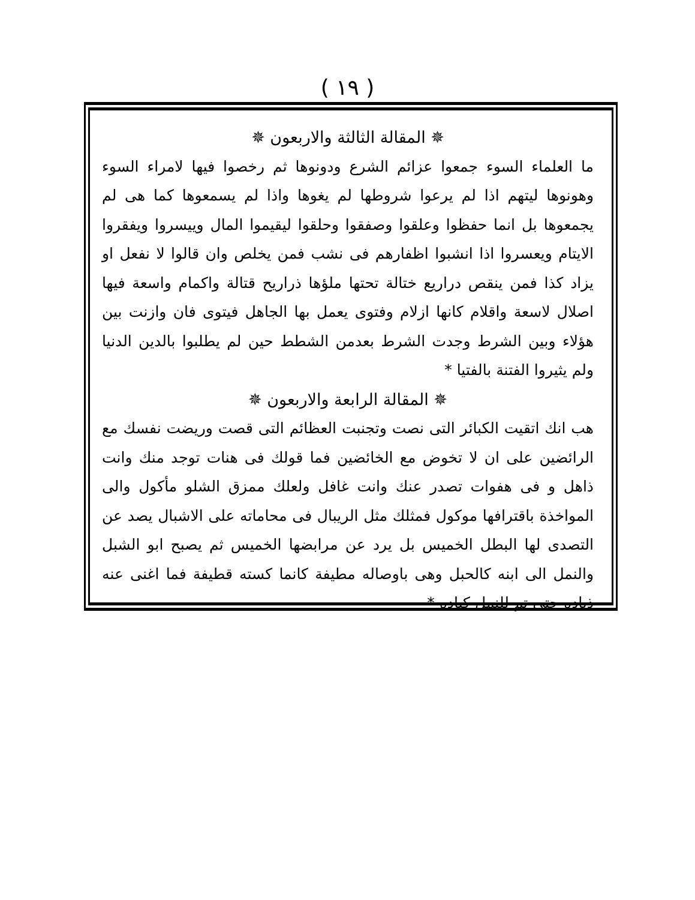( ١٩ )
✵ المقالة الثالثة والاربعون ✵
ما العلماء السوء جمعوا عزائم الشرع ودونوها ثم رخصوا فيها لامراء السوء وهونوها ليتهم اذا لم يرعوا شروطها لم يغوها واذا لم يسمعوها كما هى لم يجمعوها بل انما حفظوا وعلقوا وصفقوا وحلقوا ليقيموا المال وييسروا ويفقروا الايتام ويعسروا اذا انشبوا اظفارهم فى نشب فمن يخلص وان قالوا لا نفعل او يزاد كذا فمن ينقص دراريع ختالة تحتها ملؤها ذراريح قتالة واكمام واسعة فيها اصلال لاسعة واقلام كانها ازلام وفتوى يعمل بها الجاهل فيتوى فان وازنت بين هؤلاء وبين الشرط وجدت الشرط بعدمن الشطط حين لم يطلبوا بالدين الدنيا ولم يثيروا الفتنة بالفتيا *
✵ المقالة الرابعة والاربعون ✵
هب انك اتقيت الكبائر التى نصت وتجنبت العظائم التى قصت وريضت نفسك مع الرائضين على ان لا تخوض مع الخائضين فما قولك فى هنات توجد منك وانت ذاهل و فى هفوات تصدر عنك وانت غافل ولعلك ممزق الشلو مأكول والى المواخذة باقترافها موكول فمثلك مثل الريبال فى محاماته على الاشبال يصد عن التصدى لها البطل الخميس بل يرد عن مرابضها الخميس ثم يصبح ابو الشبل والنمل الى ابنه كالحبل وهى باوصاله مطيفة كانما كسته قطيفة فما اغنى عنه ذياده حتى تم للنمل كياده *